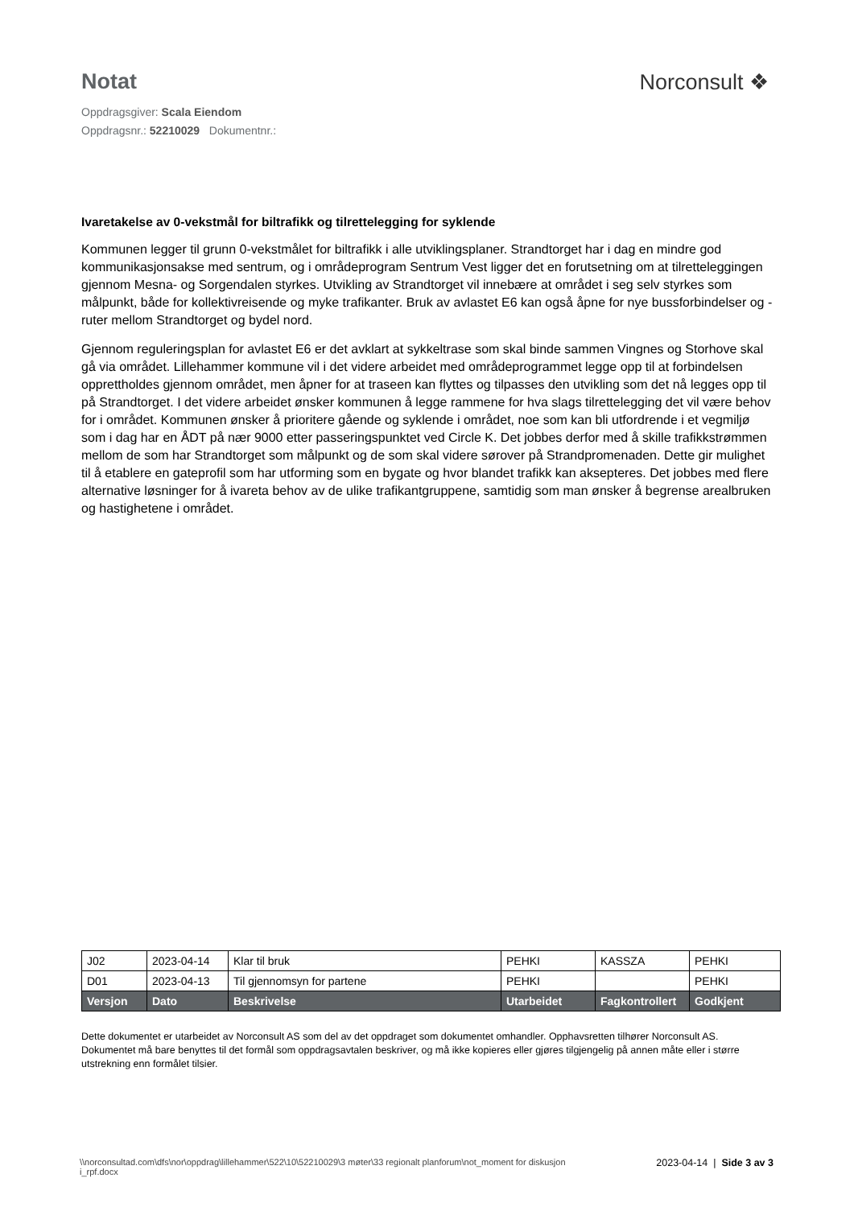Notat Norconsult ❖
Oppdragsgiver: Scala Eiendom
Oppdragsnr.: 52210029 Dokumentnr.:
Ivaretakelse av 0-vekstmål for biltrafikk og tilrettelegging for syklende
Kommunen legger til grunn 0-vekstmålet for biltrafikk i alle utviklingsplaner. Strandtorget har i dag en mindre god kommunikasjonsakse med sentrum, og i områdeprogram Sentrum Vest ligger det en forutsetning om at tilretteleggingen gjennom Mesna- og Sorgendalen styrkes. Utvikling av Strandtorget vil innebære at området i seg selv styrkes som målpunkt, både for kollektivreisende og myke trafikanter. Bruk av avlastet E6 kan også åpne for nye bussforbindelser og -ruter mellom Strandtorget og bydel nord.
Gjennom reguleringsplan for avlastet E6 er det avklart at sykkeltrase som skal binde sammen Vingnes og Storhove skal gå via området. Lillehammer kommune vil i det videre arbeidet med områdeprogrammet legge opp til at forbindelsen opprettholdes gjennom området, men åpner for at traseen kan flyttes og tilpasses den utvikling som det nå legges opp til på Strandtorget. I det videre arbeidet ønsker kommunen å legge rammene for hva slags tilrettelegging det vil være behov for i området. Kommunen ønsker å prioritere gående og syklende i området, noe som kan bli utfordrende i et vegmiljø som i dag har en ÅDT på nær 9000 etter passeringspunktet ved Circle K. Det jobbes derfor med å skille trafikkstrømmen mellom de som har Strandtorget som målpunkt og de som skal videre sørover på Strandpromenaden. Dette gir mulighet til å etablere en gateprofil som har utforming som en bygate og hvor blandet trafikk kan aksepteres. Det jobbes med flere alternative løsninger for å ivareta behov av de ulike trafikantgruppene, samtidig som man ønsker å begrense arealbruken og hastighetene i området.
| J02 | 2023-04-14 | Klar til bruk | PEHKI | KASSZA | PEHKI |
| D01 | 2023-04-13 | Til gjennomsyn for partene | PEHKI | | PEHKI |
| Versjon | Dato | Beskrivelse | Utarbeidet | Fagkontrollert | Godkjent |
Dette dokumentet er utarbeidet av Norconsult AS som del av det oppdraget som dokumentet omhandler. Opphavsretten tilhører Norconsult AS. Dokumentet må bare benyttes til det formål som oppdragsavtalen beskriver, og må ikke kopieres eller gjøres tilgjengelig på annen måte eller i større utstrekning enn formålet tilsier.
\\norconsultad.com\dfs\nor\oppdrag\lillehammer\522\10\52210029\3 møter\33 regionalt planforum\not_moment for diskusjon i_rpf.docx
2023-04-14 | Side 3 av 3